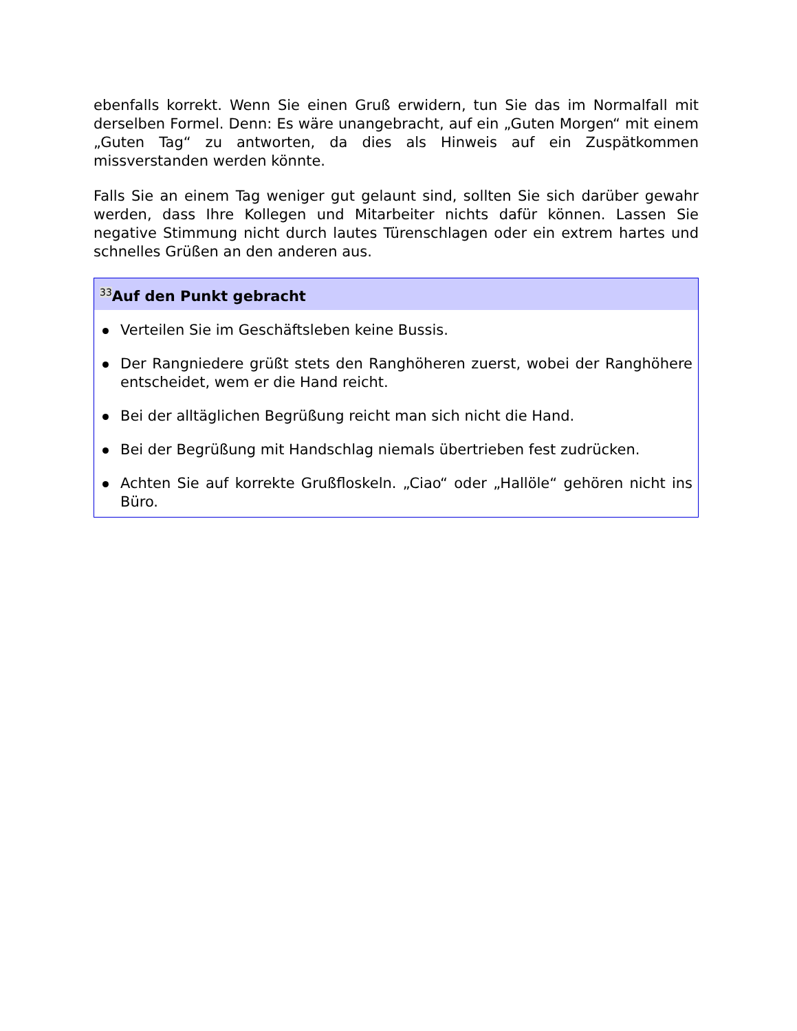ebenfalls korrekt. Wenn Sie einen Gruß erwidern, tun Sie das im Normalfall mit derselben Formel. Denn: Es wäre unangebracht, auf ein „Guten Morgen“ mit einem „Guten Tag“ zu antworten, da dies als Hinweis auf ein Zuspätkommen missverstanden werden könnte.
Falls Sie an einem Tag weniger gut gelaunt sind, sollten Sie sich darüber gewahr werden, dass Ihre Kollegen und Mitarbeiter nichts dafür können. Lassen Sie negative Stimmung nicht durch lautes Türenschlagen oder ein extrem hartes und schnelles Grüßen an den anderen aus.
<sup>33</sup> Auf den Punkt gebracht
Verteilen Sie im Geschäftsleben keine Bussis.
Der Rangniedere grüßt stets den Ranghöheren zuerst, wobei der Ranghöhere entscheidet, wem er die Hand reicht.
Bei der alltäglichen Begrüßung reicht man sich nicht die Hand.
Bei der Begrüßung mit Handschlag niemals übertrieben fest zudrücken.
Achten Sie auf korrekte Grußfloskeln. „Ciao“ oder „Hallöle“ gehören nicht ins Büro.